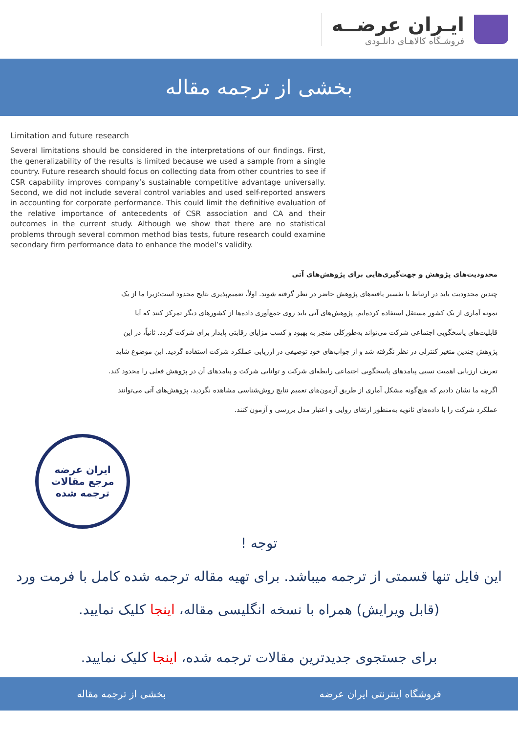ایـران عرضــه
فروشـگاه کالاهـای دانلـودی
بخشی از ترجمه مقاله
Limitation and future research
Several limitations should be considered in the interpretations of our findings. First, the generalizability of the results is limited because we used a sample from a single country. Future research should focus on collecting data from other countries to see if CSR capability improves company’s sustainable competitive advantage universally. Second, we did not include several control variables and used self-reported answers in accounting for corporate performance. This could limit the definitive evaluation of the relative importance of antecedents of CSR association and CA and their outcomes in the current study. Although we show that there are no statistical problems through several common method bias tests, future research could examine secondary firm performance data to enhance the model’s validity.
محدودیت‌های پژوهش و جهت‌گیری‌هایی برای پژوهش‌های آتی
چندین محدودیت باید در ارتباط با تفسیر یافته‌های پژوهش حاضر در نظر گرفته شوند. اولاً، تعمیم‌پذیری نتایج محدود است؛زیرا ما از یک نمونه آماری از یک کشور مستقل استفاده کرده‌ایم. پژوهش‌های آتی باید روی جمع‌آوری داده‌ها از کشورهای دیگر تمرکز کنند که آیا قابلیت‌های پاسخگویی اجتماعی شرکت می‌تواند به‌طورکلی منجر به بهبود و کسب مزایای رقابتی پایدار برای شرکت گردد. ثانیاً، در این پژوهش چندین متغیر کنترلی در نظر نگرفته شد و از جواب‌های خود توصیفی در ارزیابی عملکرد شرکت استفاده گردید. این موضوع شاید تعریف ارزیابی اهمیت نسبی پیامدهای پاسخگویی اجتماعی رابطه‌ای شرکت و توانایی شرکت و پیامدهای آن در پژوهش فعلی را محدود کند. اگرچه ما نشان دادیم که هیچ‌گونه مشکل آماری از طریق آزمون‌های تعمیم نتایج روش‌شناسی مشاهده نگردید، پژوهش‌های آتی می‌توانند عملکرد شرکت را با داده‌های ثانویه به‌منظور ارتقای روایی و اعتبار مدل بررسی و آزمون کنند.
ایران عرضه
مرجع مقالات
ترجمه شده
توجه !
این فایل تنها قسمتی از ترجمه میباشد. برای تهیه مقاله ترجمه شده کامل با فرمت ورد (قابل ویرایش) همراه با نسخه انگلیسی مقاله، اینجا کلیک نمایید.
برای جستجوی جدیدترین مقالات ترجمه شده، اینجا کلیک نمایید.
فروشگاه اینترنتی ایران عرضه بخشی از ترجمه مقاله